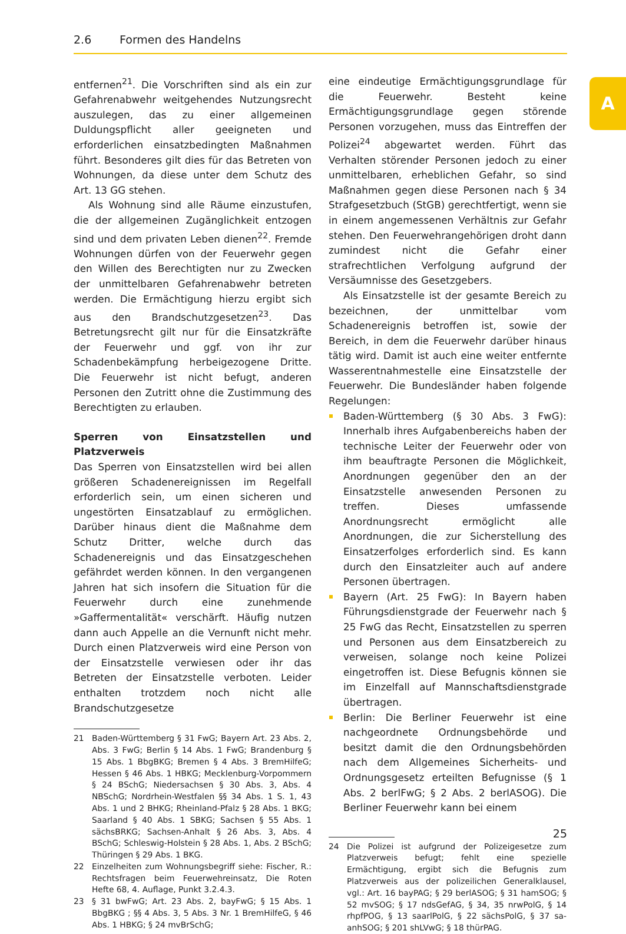2.6 Formen des Handelns
A
entfernen<sup>21</sup>. Die Vorschriften sind als ein zur Gefahrenabwehr weitgehendes Nutzungsrecht auszulegen, das zu einer allgemeinen Duldungspflicht aller geeigneten und erforderlichen einsatzbedingten Maßnahmen führt. Besonderes gilt dies für das Betreten von Wohnungen, da diese unter dem Schutz des Art. 13 GG stehen.
Als Wohnung sind alle Räume einzustufen, die der allgemeinen Zugänglichkeit entzogen sind und dem privaten Leben dienen<sup>22</sup>. Fremde Wohnungen dürfen von der Feuerwehr gegen den Willen des Berechtigten nur zu Zwecken der unmittelbaren Gefahrenabwehr betreten werden. Die Ermächtigung hierzu ergibt sich aus den Brandschutzgesetzen<sup>23</sup>. Das Betretungsrecht gilt nur für die Einsatzkräfte der Feuerwehr und ggf. von ihr zur Schadenbekämpfung herbeigezogene Dritte. Die Feuerwehr ist nicht befugt, anderen Personen den Zutritt ohne die Zustimmung des Berechtigten zu erlauben.
Sperren von Einsatzstellen und Platzverweis
Das Sperren von Einsatzstellen wird bei allen größeren Schadenereignissen im Regelfall erforderlich sein, um einen sicheren und ungestörten Einsatzablauf zu ermöglichen. Darüber hinaus dient die Maßnahme dem Schutz Dritter, welche durch das Schadenereignis und das Einsatzgeschehen gefährdet werden können. In den vergangenen Jahren hat sich insofern die Situation für die Feuerwehr durch eine zunehmende »Gaffermentalität« verschärft. Häufig nutzen dann auch Appelle an die Vernunft nicht mehr. Durch einen Platzverweis wird eine Person von der Einsatzstelle verwiesen oder ihr das Betreten der Einsatzstelle verboten. Leider enthalten trotzdem noch nicht alle Brandschutzgesetze
21 Baden-Württemberg § 31 FwG; Bayern Art. 23 Abs. 2, Abs. 3 FwG; Berlin § 14 Abs. 1 FwG; Brandenburg § 15 Abs. 1 BbgBKG; Bremen § 4 Abs. 3 BremHilfeG; Hessen § 46 Abs. 1 HBKG; Mecklenburg-Vorpommern § 24 BSchG; Niedersachsen § 30 Abs. 3, Abs. 4 NBSchG; Nordrhein-Westfalen §§ 34 Abs. 1 S. 1, 43 Abs. 1 und 2 BHKG; Rheinland-Pfalz § 28 Abs. 1 BKG; Saarland § 40 Abs. 1 SBKG; Sachsen § 55 Abs. 1 sächsBRKG; Sachsen-Anhalt § 26 Abs. 3, Abs. 4 BSchG; Schleswig-Holstein § 28 Abs. 1, Abs. 2 BSchG; Thüringen § 29 Abs. 1 BKG.
22 Einzelheiten zum Wohnungsbegriff siehe: Fischer, R.: Rechtsfragen beim Feuerwehreinsatz, Die Roten Hefte 68, 4. Auflage, Punkt 3.2.4.3.
23 § 31 bwFwG; Art. 23 Abs. 2, bayFwG; § 15 Abs. 1 BbgBKG ; §§ 4 Abs. 3, 5 Abs. 3 Nr. 1 BremHilfeG, § 46 Abs. 1 HBKG; § 24 mvBrSchG;
eine eindeutige Ermächtigungsgrundlage für die Feuerwehr. Besteht keine Ermächtigungsgrundlage gegen störende Personen vorzugehen, muss das Eintreffen der Polizei<sup>24</sup> abgewartet werden. Führt das Verhalten störender Personen jedoch zu einer unmittelbaren, erheblichen Gefahr, so sind Maßnahmen gegen diese Personen nach § 34 Strafgesetzbuch (StGB) gerechtfertigt, wenn sie in einem angemessenen Verhältnis zur Gefahr stehen. Den Feuerwehrangehörigen droht dann zumindest nicht die Gefahr einer strafrechtlichen Verfolgung aufgrund der Versäumnisse des Gesetzgebers.
Als Einsatzstelle ist der gesamte Bereich zu bezeichnen, der unmittelbar vom Schadenereignis betroffen ist, sowie der Bereich, in dem die Feuerwehr darüber hinaus tätig wird. Damit ist auch eine weiter entfernte Wasserentnahmestelle eine Einsatzstelle der Feuerwehr. Die Bundesländer haben folgende Regelungen:
Baden-Württemberg (§ 30 Abs. 3 FwG): Innerhalb ihres Aufgabenbereichs haben der technische Leiter der Feuerwehr oder von ihm beauftragte Personen die Möglichkeit, Anordnungen gegenüber den an der Einsatzstelle anwesenden Personen zu treffen. Dieses umfassende Anordnungsrecht ermöglicht alle Anordnungen, die zur Sicherstellung des Einsatzerfolges erforderlich sind. Es kann durch den Einsatzleiter auch auf andere Personen übertragen.
Bayern (Art. 25 FwG): In Bayern haben Führungsdienstgrade der Feuerwehr nach § 25 FwG das Recht, Einsatzstellen zu sperren und Personen aus dem Einsatzbereich zu verweisen, solange noch keine Polizei eingetroffen ist. Diese Befugnis können sie im Einzelfall auf Mannschaftsdienstgrade übertragen.
Berlin: Die Berliner Feuerwehr ist eine nachgeordnete Ordnungsbehörde und besitzt damit die den Ordnungsbehörden nach dem Allgemeines Sicherheits- und Ordnungsgesetz erteilten Befugnisse (§ 1 Abs. 2 berlFwG; § 2 Abs. 2 berlASOG). Die Berliner Feuerwehr kann bei einem
24 Die Polizei ist aufgrund der Polizeigesetze zum Platzverweis befugt; fehlt eine spezielle Ermächtigung, ergibt sich die Befugnis zum Platzverweis aus der polizeilichen Generalklausel, vgl.: Art. 16 bayPAG; § 29 berlASOG; § 31 hamSOG; § 52 mvSOG; § 17 ndsGefAG, § 34, 35 nrwPolG, § 14 rhpfPOG, § 13 saarlPolG, § 22 sächsPolG, § 37 sa-anhSOG; § 201 shLVwG; § 18 thürPAG.
25